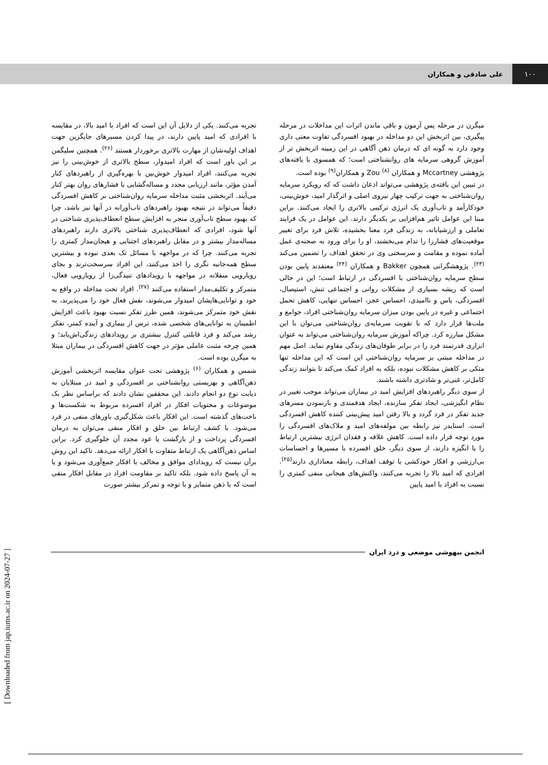۱۰۰
علی صادقی و همکاران
میگرن در مرحله پس آزمون و باقی ماندن اثرات این مداخلات در مرحله پیگیری، بین اثربخش این دو مداخله در بهبود افسردگی تفاوت معنی داری وجود دارد به گونه ای که درمان ذهن آگاهی در این زمینه اثربخش تر از آموزش گروهی سرمایه های روانشناختی است؛ که همسوی با یافته‌های پژوهشی Mccartney و همکاران <sup>(۸)</sup> Zou و همکاران<sup>(۹)</sup> بوده است.
در تبیین این یافته‌ی پژوهشی می‌تواند اذعان داشت که که رویکرد سرمایه روان‌شناختی به جهت ترکیب چهار نیروی اصلی و اثرگذار امید، خوش‌بینی، خودکارآمد و تاب‌آوری یک انرژی ترکیبی بالاتری را ایجاد می‌کنند. براین مبنا این عوامل تاثیر هم‌افزایی بر یکدیگر دارند. این عوامل در یک فرایند تعاملی و ارزشیابانه، به زندگی فرد معنا بخشیده، تلاش فرد برای تغییر موقعیت‌های فشارزا را تدام می‌بخشند، او را برای ورود به صحنه‌ی عمل آماده نموده و مقامت و سرسختی وی در تحقق اهداف را تضمین می‌کند <sup>(۲۳)</sup>. پژوهشگرانی همچون Bakker و همکاران <sup>(۲۴)</sup> معتقدند پایین بودن سطح سرمایه روان‌شناختی با افسردگی در ارتباط است؛ این در حالی است که ریشه بسیاری از مشکلات روانی و اجتماعی تنش، استیصال، افسردگی، یاس و ناامیدی، احساس عجز، احساس تنهایی، کاهش تحمل اجتماعی و غیره در پایین بودن میزان سرمایه روان‌شناختی افراد، جوامع و ملت‌ها قرار دارد که با تقویت سرمایه‌ی روان‌شناختی می‌توان با این مشکل مبارزه کرد. چراکه آموزش سرمایه روان‌شناختی می‌تواند به عنوان ابزاری قدرتمند فرد را در برابر طوفان‌های زندگی مقاوم نماید. اصل مهم در مداخله مبتنی بر سرمایه روان‌شناختی این است که این مداخله تنها متکی بر کاهش مشکلات نبوده، بلکه به افراد کمک می‌کند تا بتوانند زندگی کامل‌تر، غنی‌تر و شادتری داشته باشند.
از سوی دیگر راهبردهای افزایش امید در بیماران می‌تواند موجب تغییر در نظام انگیزشی، ایجاد تفکر سازنده، ایجاد هدفمندی و بازنمودن مسرهای جدید تفکر در فرد گردد و بالا رفتن امید پیش‌بینی کننده کاهش افسردگی است. اسنایدر نیز رابطه بین مولفه‌های امید و ملاک‌های افسردگی را مورد توجه قرار داده است. کاهش علاقه و فقدان انرژی بیشترین ارتباط را با انگیزه دارند، از سوی دیگر، خلق افسرده با مسیرها و احساسات بی‌ارزشی و افکار خودکشی با توقف اهداف، رابطه معناداری دارند<sup>(۲۵)</sup>. افرادی که امید بالا را تجربه می‌کنند، واکنش‌های هیجانی منفی کمتری را نسبت به افراد با امید پایین
تجربه می‌کنند. یکی از دلایل آن این است که افراد با امید بالا، در مقایسه با افرادی که امید پایین دارند، در پیدا کردن مسیرهای جایگزین جهت اهداف اولیه‌شان از مهارت بالاتری برخوردار هستند <sup>(۲۶)</sup>. همچنین سلیگمن بر این باور است که افراد امیدوار، سطح بالاتری از خوش‌بینی را نیز تجربه می‌کنند، افراد امیدوار خوش‌بین با بهره‌گیری از راهبردهای کنار آمدن مؤثر، مانند ارزیابی مجدد و مساله‌گشایی با فشارهای روان بهتر کنار می‌آیند. اثربخشی مثبت مداخله سرمایه روان‌شناختی بر کاهش افسردگی دقیقاً می‌تواند در نتیجه بهبود راهبردهای تاب‌آورانه در آنها نیز باشد، چرا که بهبود سطح تاب‌آوری منجر به افزایش سطح انعطاف‌پذیری شناختی در آنها شود، افرادی که انعطاف‌پذیری شناختی بالاتری دارند راهبردهای مساله‌مدار بیشتر و در مقابل راهبردهای اجتنابی و هیجان‌مدار کمتری را تجربه می‌کنند. چرا که در مواجهه با مسائل تک بعدی نبوده و بیشترین سطح همه‌جانبه نگری را اخذ می‌کنند، این افراد سرسخت‌ترند و بجای رویارویی منفلانه در مواجهه با رویدادهای تنیدگی‌زا از رویارویی فعال، متمرکز و تکلیف‌مدار استفاده می‌کنند <sup>(۲۷)</sup>. افراد تحت مداخله در واقع به خود و توانایی‌هایشان امیدوار می‌شوند، نقش فعال خود را می‌پذیرند، به نقش خود متمرکز می‌شوند، همین طرز تفکر نسبت بهبود باعث افزایش اطمینان به توانایی‌های شخصی شده، ترس از بیماری و آینده کمتر، تفکر رشد می‌کند و فرد قابلتی کنترل بیشتری بر رویدادهای زندگی‌اش‌یابد؛ و همین چرخه مثبت عاملی مؤثر در جهت کاهش افسردگی در بیماران مبتلا به میگرن بوده است.
شمس و همکاران <sup>(۶)</sup> پژوهشی تحت عنوان مقایسه اثربخشی آموزش ذهن‌آگاهی و بهزیستی روانشناختی بر افسردگی و امید در مبتلایان به دیابت نوع دو انجام دادند. این محققین نشان دادند که براساس نظر بک موضوعات و محتویات افکار در افراد افسرده مربوط به شکست‌ها و باخت‌های گذشته است. این افکار باعث شکل‌گیری باورهای منفی در فرد می‌شود. با کشف ارتباط بین خلق و افکار منفی می‌توان به درمان افسردگی پرداخت و از بازگشت یا عود مجدد آن جلوگیری کرد. براین اساس ذهن‌آگاهی یک ارتباط متفاوت با افکار ارائه می‌دهد. تاکید این روش برآن نیست که رویدادای موافق و مخالف با افکار جمع‌آوری می‌شود و یا به آن پاسخ داده شود. بلکه تاکید بر مقاومت افراد در مقابل افکار منفی است که با ذهن متمایز و با توجه و تمرکز بیشتر صورت
انجمن بیهوشی موضعی و درد ایران
[ Downloaded from jap.iums.ac.ir on 2024-07-27 ]